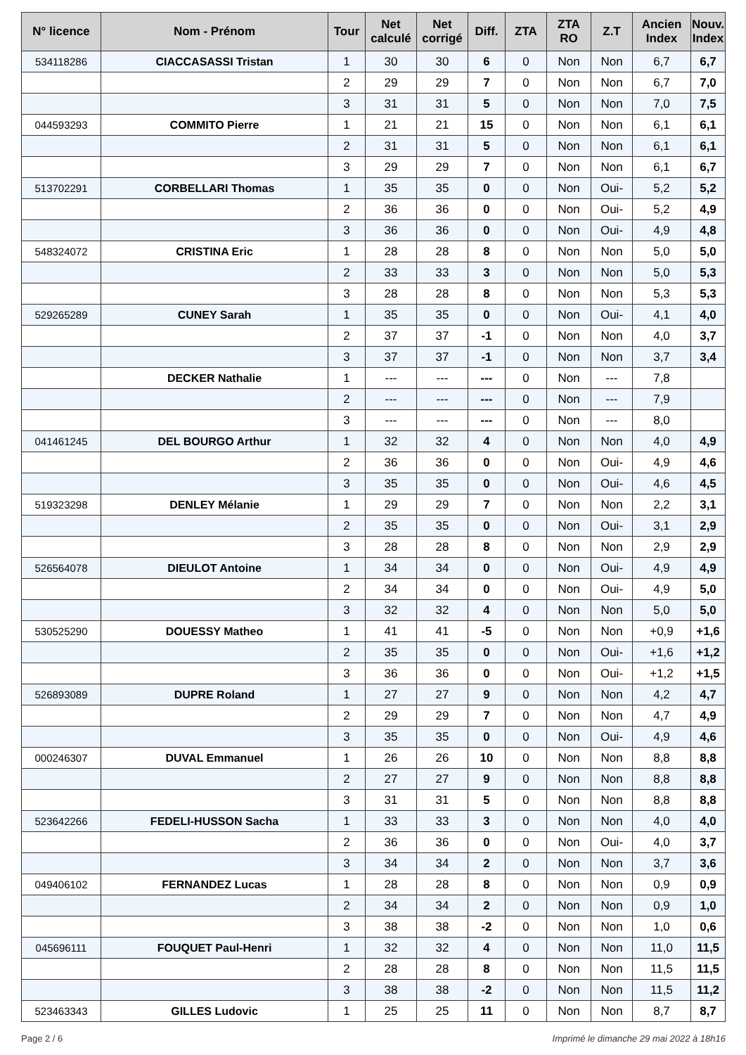| N° licence | Nom - Prénom | Tour | Net calculé | Net corrigé | Diff. | ZTA | ZTA RO | Z.T | Ancien Index | Nouv. Index |
| --- | --- | --- | --- | --- | --- | --- | --- | --- | --- | --- |
| 534118286 | CIACCASASSI Tristan | 1 | 30 | 30 | 6 | 0 | Non | Non | 6,7 | 6,7 |
| | | 2 | 29 | 29 | 7 | 0 | Non | Non | 6,7 | 7,0 |
| | | 3 | 31 | 31 | 5 | 0 | Non | Non | 7,0 | 7,5 |
| 044593293 | COMMITO Pierre | 1 | 21 | 21 | 15 | 0 | Non | Non | 6,1 | 6,1 |
| | | 2 | 31 | 31 | 5 | 0 | Non | Non | 6,1 | 6,1 |
| | | 3 | 29 | 29 | 7 | 0 | Non | Non | 6,1 | 6,7 |
| 513702291 | CORBELLARI Thomas | 1 | 35 | 35 | 0 | 0 | Non | Oui- | 5,2 | 5,2 |
| | | 2 | 36 | 36 | 0 | 0 | Non | Oui- | 5,2 | 4,9 |
| | | 3 | 36 | 36 | 0 | 0 | Non | Oui- | 4,9 | 4,8 |
| 548324072 | CRISTINA Eric | 1 | 28 | 28 | 8 | 0 | Non | Non | 5,0 | 5,0 |
| | | 2 | 33 | 33 | 3 | 0 | Non | Non | 5,0 | 5,3 |
| | | 3 | 28 | 28 | 8 | 0 | Non | Non | 5,3 | 5,3 |
| 529265289 | CUNEY Sarah | 1 | 35 | 35 | 0 | 0 | Non | Oui- | 4,1 | 4,0 |
| | | 2 | 37 | 37 | -1 | 0 | Non | Non | 4,0 | 3,7 |
| | | 3 | 37 | 37 | -1 | 0 | Non | Non | 3,7 | 3,4 |
| | DECKER Nathalie | 1 | --- | --- | --- | 0 | Non | --- | 7,8 | |
| | | 2 | --- | --- | --- | 0 | Non | --- | 7,9 | |
| | | 3 | --- | --- | --- | 0 | Non | --- | 8,0 | |
| 041461245 | DEL BOURGO Arthur | 1 | 32 | 32 | 4 | 0 | Non | Non | 4,0 | 4,9 |
| | | 2 | 36 | 36 | 0 | 0 | Non | Oui- | 4,9 | 4,6 |
| | | 3 | 35 | 35 | 0 | 0 | Non | Oui- | 4,6 | 4,5 |
| 519323298 | DENLEY Mélanie | 1 | 29 | 29 | 7 | 0 | Non | Non | 2,2 | 3,1 |
| | | 2 | 35 | 35 | 0 | 0 | Non | Oui- | 3,1 | 2,9 |
| | | 3 | 28 | 28 | 8 | 0 | Non | Non | 2,9 | 2,9 |
| 526564078 | DIEULOT Antoine | 1 | 34 | 34 | 0 | 0 | Non | Oui- | 4,9 | 4,9 |
| | | 2 | 34 | 34 | 0 | 0 | Non | Oui- | 4,9 | 5,0 |
| | | 3 | 32 | 32 | 4 | 0 | Non | Non | 5,0 | 5,0 |
| 530525290 | DOUESSY Matheo | 1 | 41 | 41 | -5 | 0 | Non | Non | +0,9 | +1,6 |
| | | 2 | 35 | 35 | 0 | 0 | Non | Oui- | +1,6 | +1,2 |
| | | 3 | 36 | 36 | 0 | 0 | Non | Oui- | +1,2 | +1,5 |
| 526893089 | DUPRE Roland | 1 | 27 | 27 | 9 | 0 | Non | Non | 4,2 | 4,7 |
| | | 2 | 29 | 29 | 7 | 0 | Non | Non | 4,7 | 4,9 |
| | | 3 | 35 | 35 | 0 | 0 | Non | Oui- | 4,9 | 4,6 |
| 000246307 | DUVAL Emmanuel | 1 | 26 | 26 | 10 | 0 | Non | Non | 8,8 | 8,8 |
| | | 2 | 27 | 27 | 9 | 0 | Non | Non | 8,8 | 8,8 |
| | | 3 | 31 | 31 | 5 | 0 | Non | Non | 8,8 | 8,8 |
| 523642266 | FEDELI-HUSSON Sacha | 1 | 33 | 33 | 3 | 0 | Non | Non | 4,0 | 4,0 |
| | | 2 | 36 | 36 | 0 | 0 | Non | Oui- | 4,0 | 3,7 |
| | | 3 | 34 | 34 | 2 | 0 | Non | Non | 3,7 | 3,6 |
| 049406102 | FERNANDEZ Lucas | 1 | 28 | 28 | 8 | 0 | Non | Non | 0,9 | 0,9 |
| | | 2 | 34 | 34 | 2 | 0 | Non | Non | 0,9 | 1,0 |
| | | 3 | 38 | 38 | -2 | 0 | Non | Non | 1,0 | 0,6 |
| 045696111 | FOUQUET Paul-Henri | 1 | 32 | 32 | 4 | 0 | Non | Non | 11,0 | 11,5 |
| | | 2 | 28 | 28 | 8 | 0 | Non | Non | 11,5 | 11,5 |
| | | 3 | 38 | 38 | -2 | 0 | Non | Non | 11,5 | 11,2 |
| 523463343 | GILLES Ludovic | 1 | 25 | 25 | 11 | 0 | Non | Non | 8,7 | 8,7 |
Page 2 / 6 Imprimé le dimanche 29 mai 2022 à 18h16